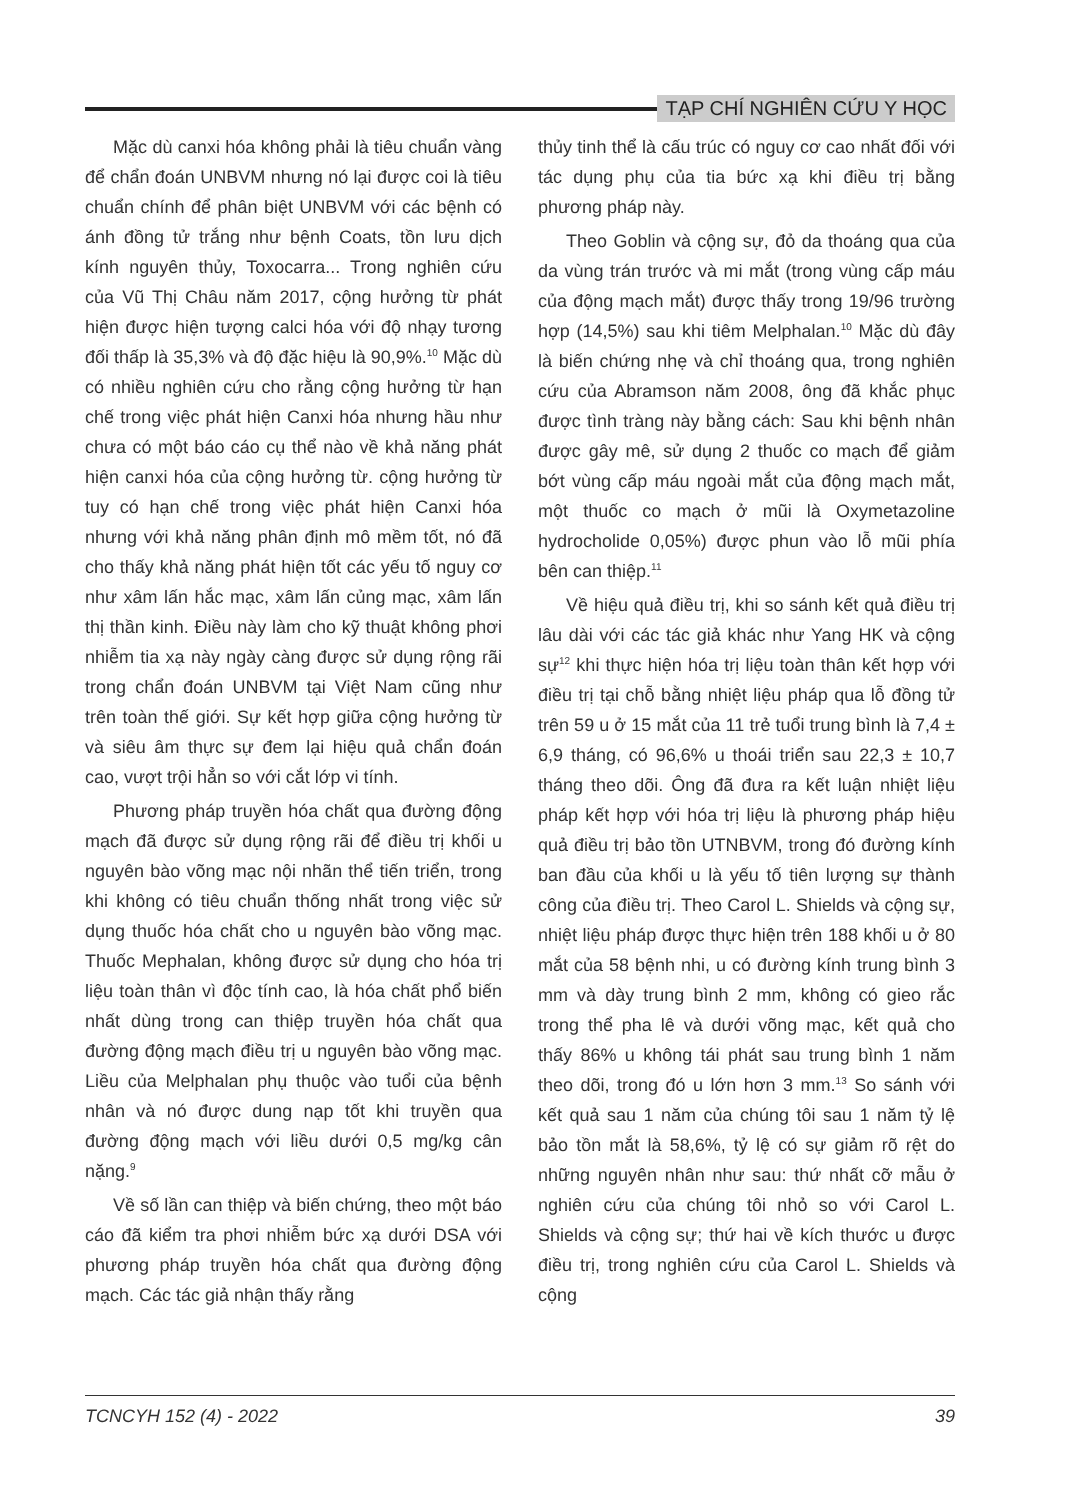TẠP CHÍ NGHIÊN CỨU Y HỌC
Mặc dù canxi hóa không phải là tiêu chuẩn vàng để chẩn đoán UNBVM nhưng nó lại được coi là tiêu chuẩn chính để phân biệt UNBVM với các bệnh có ánh đồng tử trắng như bệnh Coats, tồn lưu dịch kính nguyên thủy, Toxocarra... Trong nghiên cứu của Vũ Thị Châu năm 2017, cộng hưởng từ phát hiện được hiện tượng calci hóa với độ nhạy tương đối thấp là 35,3% và độ đặc hiệu là 90,9%.<sup>10</sup> Mặc dù có nhiều nghiên cứu cho rằng cộng hưởng từ hạn chế trong việc phát hiện Canxi hóa nhưng hầu như chưa có một báo cáo cụ thể nào về khả năng phát hiện canxi hóa của cộng hưởng từ. cộng hưởng từ tuy có hạn chế trong việc phát hiện Canxi hóa nhưng với khả năng phân định mô mềm tốt, nó đã cho thấy khả năng phát hiện tốt các yếu tố nguy cơ như xâm lấn hắc mạc, xâm lấn củng mạc, xâm lấn thị thần kinh. Điều này làm cho kỹ thuật không phơi nhiễm tia xạ này ngày càng được sử dụng rộng rãi trong chẩn đoán UNBVM tại Việt Nam cũng như trên toàn thế giới. Sự kết hợp giữa cộng hưởng từ và siêu âm thực sự đem lại hiệu quả chẩn đoán cao, vượt trội hẳn so với cắt lớp vi tính.
Phương pháp truyền hóa chất qua đường động mạch đã được sử dụng rộng rãi để điều trị khối u nguyên bào võng mạc nội nhãn thể tiến triển, trong khi không có tiêu chuẩn thống nhất trong việc sử dụng thuốc hóa chất cho u nguyên bào võng mạc. Thuốc Mephalan, không được sử dụng cho hóa trị liệu toàn thân vì độc tính cao, là hóa chất phổ biến nhất dùng trong can thiệp truyền hóa chất qua đường động mạch điều trị u nguyên bào võng mạc. Liều của Melphalan phụ thuộc vào tuổi của bệnh nhân và nó được dung nạp tốt khi truyền qua đường động mạch với liều dưới 0,5 mg/kg cân nặng.<sup>9</sup>
Về số lần can thiệp và biến chứng, theo một báo cáo đã kiểm tra phơi nhiễm bức xạ dưới DSA với phương pháp truyền hóa chất qua đường động mạch. Các tác giả nhận thấy rằng
thủy tinh thể là cấu trúc có nguy cơ cao nhất đối với tác dụng phụ của tia bức xạ khi điều trị bằng phương pháp này.
Theo Goblin và cộng sự, đỏ da thoáng qua của da vùng trán trước và mi mắt (trong vùng cấp máu của động mạch mắt) được thấy trong 19/96 trường hợp (14,5%) sau khi tiêm Melphalan.<sup>10</sup> Mặc dù đây là biến chứng nhẹ và chỉ thoáng qua, trong nghiên cứu của Abramson năm 2008, ông đã khắc phục được tình tràng này bằng cách: Sau khi bệnh nhân được gây mê, sử dụng 2 thuốc co mạch để giảm bớt vùng cấp máu ngoài mắt của động mạch mắt, một thuốc co mạch ở mũi là Oxymetazoline hydrocholide 0,05%) được phun vào lỗ mũi phía bên can thiệp.<sup>11</sup>
Về hiệu quả điều trị, khi so sánh kết quả điều trị lâu dài với các tác giả khác như Yang HK và cộng sự<sup>12</sup> khi thực hiện hóa trị liệu toàn thân kết hợp với điều trị tại chỗ bằng nhiệt liệu pháp qua lỗ đồng tử trên 59 u ở 15 mắt của 11 trẻ tuổi trung bình là 7,4 ± 6,9 tháng, có 96,6% u thoái triển sau 22,3 ± 10,7 tháng theo dõi. Ông đã đưa ra kết luận nhiệt liệu pháp kết hợp với hóa trị liệu là phương pháp hiệu quả điều trị bảo tồn UTNBVM, trong đó đường kính ban đầu của khối u là yếu tố tiên lượng sự thành công của điều trị. Theo Carol L. Shields và cộng sự, nhiệt liệu pháp được thực hiện trên 188 khối u ở 80 mắt của 58 bệnh nhi, u có đường kính trung bình 3 mm và dày trung bình 2 mm, không có gieo rắc trong thể pha lê và dưới võng mạc, kết quả cho thấy 86% u không tái phát sau trung bình 1 năm theo dõi, trong đó u lớn hơn 3 mm.<sup>13</sup> So sánh với kết quả sau 1 năm của chúng tôi sau 1 năm tỷ lệ bảo tồn mắt là 58,6%, tỷ lệ có sự giảm rõ rệt do những nguyên nhân như sau: thứ nhất cỡ mẫu ở nghiên cứu của chúng tôi nhỏ so với Carol L. Shields và cộng sự; thứ hai về kích thước u được điều trị, trong nghiên cứu của Carol L. Shields và cộng
TCNCYH 152 (4) - 2022 39